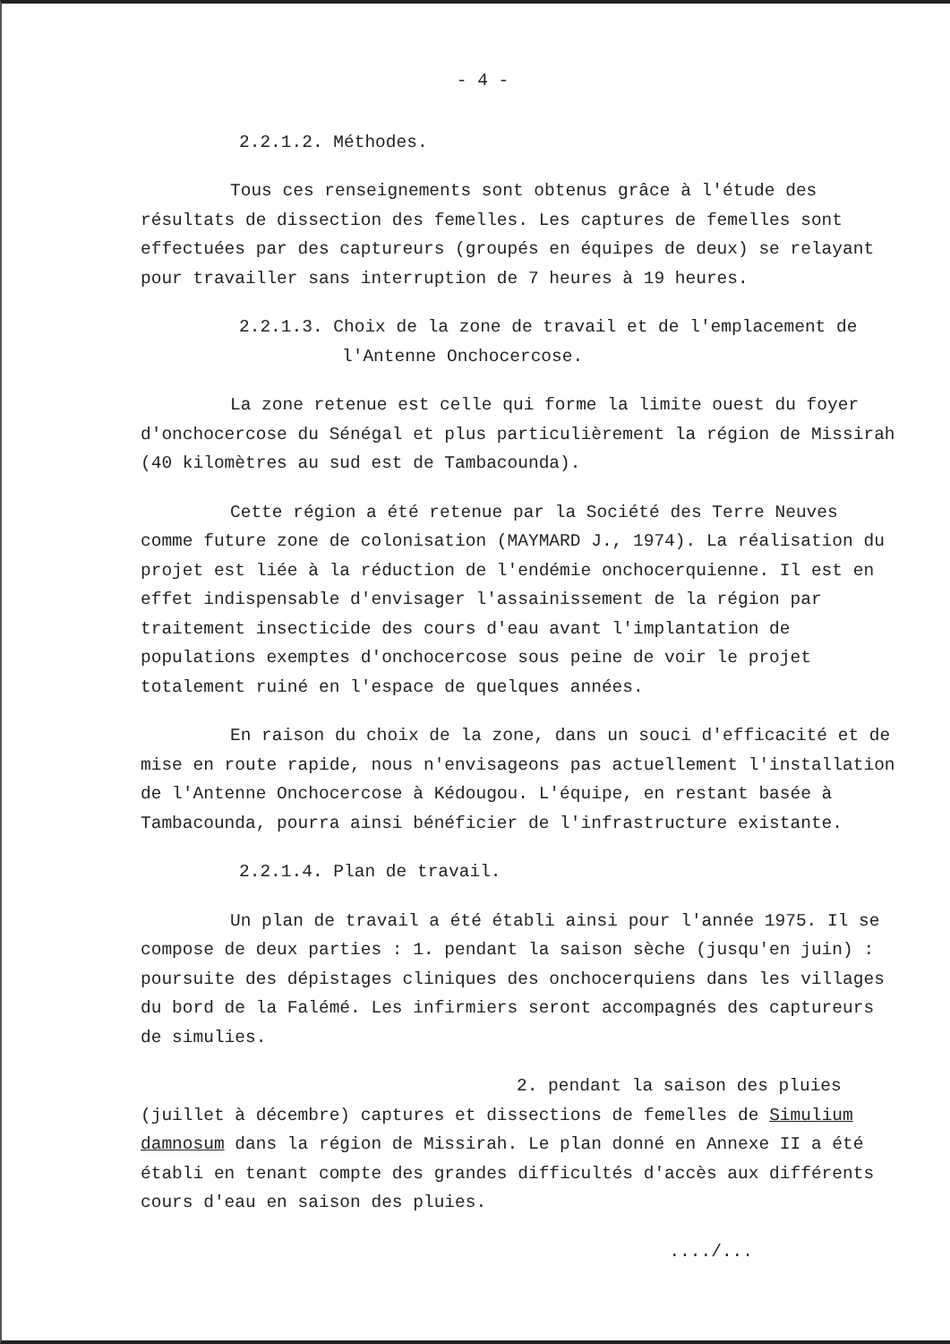- 4 -
2.2.1.2. Méthodes.
Tous ces renseignements sont obtenus grâce à l'étude des résultats de dissection des femelles. Les captures de femelles sont effectuées par des captureurs (groupés en équipes de deux) se relayant pour travailler sans interruption de 7 heures à 19 heures.
2.2.1.3. Choix de la zone de travail et de l'emplacement de l'Antenne Onchocercose.
La zone retenue est celle qui forme la limite ouest du foyer d'onchocercose du Sénégal et plus particulièrement la région de Missirah (40 kilomètres au sud est de Tambacounda).
Cette région a été retenue par la Société des Terre Neuves comme future zone de colonisation (MAYMARD J., 1974). La réalisation du projet est liée à la réduction de l'endémie onchocerquienne. Il est en effet indispensable d'envisager l'assainissement de la région par traitement insecticide des cours d'eau avant l'implantation de populations exemptes d'onchocercose sous peine de voir le projet totalement ruiné en l'espace de quelques années.
En raison du choix de la zone, dans un souci d'efficacité et de mise en route rapide, nous n'envisageons pas actuellement l'installation de l'Antenne Onchocercose à Kédougou. L'équipe, en restant basée à Tambacounda, pourra ainsi bénéficier de l'infrastructure existante.
2.2.1.4. Plan de travail.
Un plan de travail a été établi ainsi pour l'année 1975. Il se compose de deux parties : 1. pendant la saison sèche (jusqu'en juin) : poursuite des dépistages cliniques des onchocerquiens dans les villages du bord de la Falémé. Les infirmiers seront accompagnés des captureurs de simulies.
2. pendant la saison des pluies (juillet à décembre) captures et dissections de femelles de Simulium damnosum dans la région de Missirah. Le plan donné en Annexe II a été établi en tenant compte des grandes difficultés d'accès aux différents cours d'eau en saison des pluies.
..../...